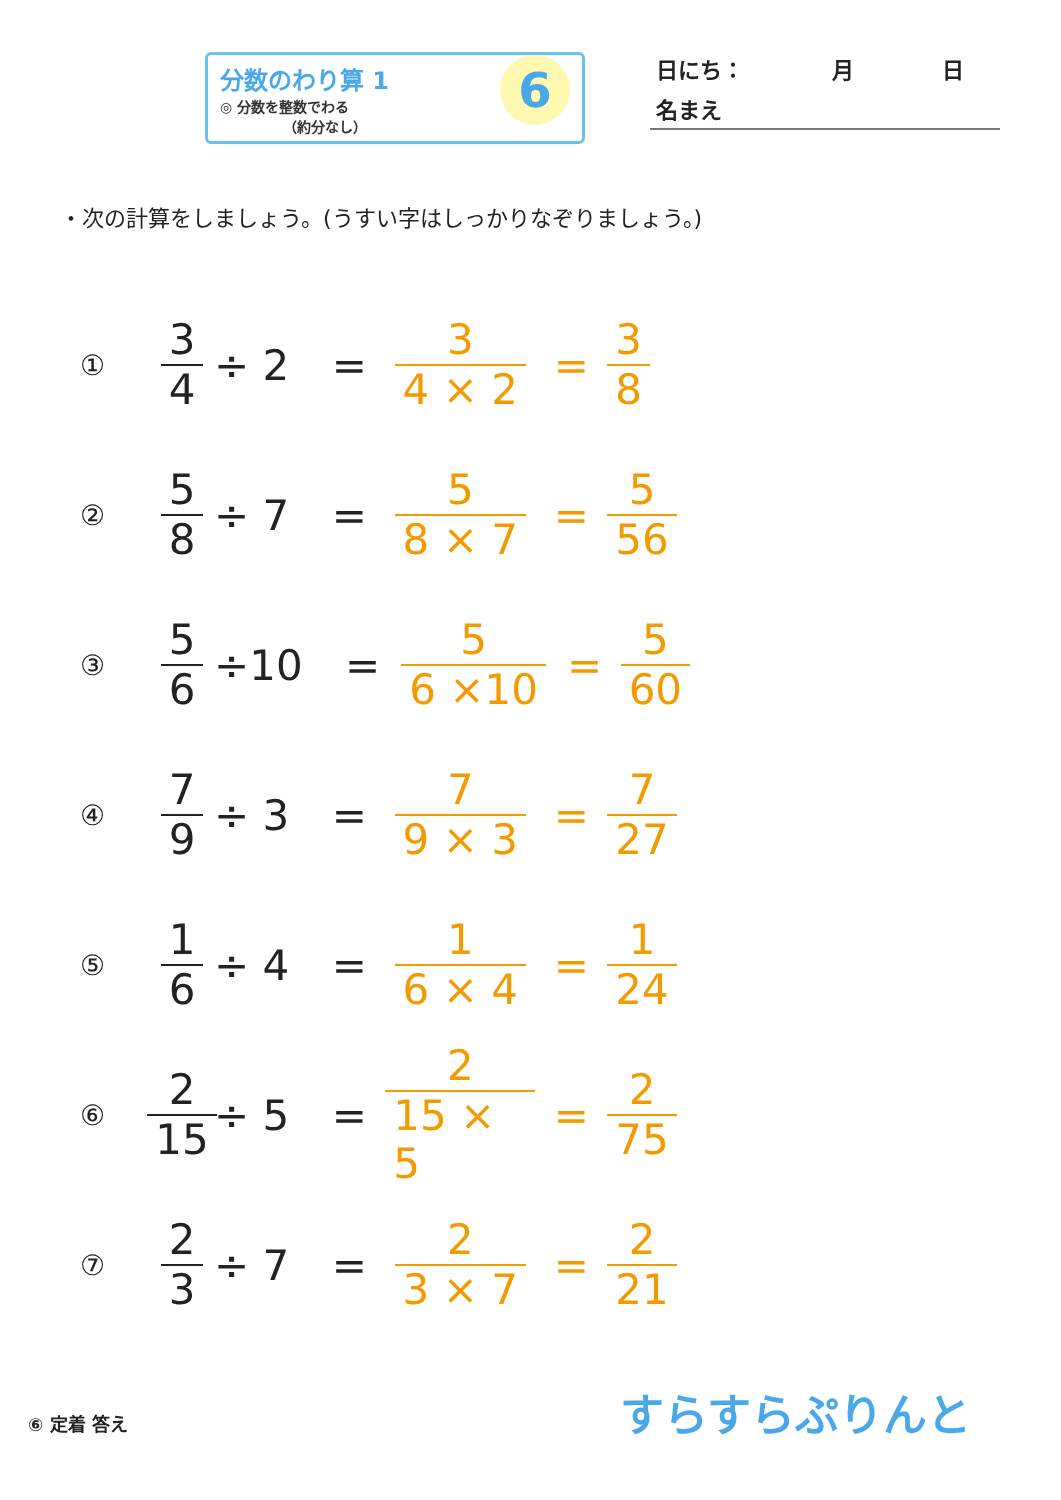分数のわり算 1
◎ 分数を整数でわる
　　　　　（約分なし）
6
日にち：　　　　月　　　　日
名まえ
・次の計算をしましょう。(うすい字はしっかりなぞりましょう。)
① 3 4 ÷ 2 = 3 4 × 2 = 3 8
② 5 8 ÷ 7 = 5 8 × 7 = 5 56
③ 5 6 ÷10 = 5 6 ×10 = 5 60
④ 7 9 ÷ 3 = 7 9 × 3 = 7 27
⑤ 1 6 ÷ 4 = 1 6 × 4 = 1 24
⑥ 2 15 ÷ 5 = 2 15 × 5 = 2 75
⑦ 2 3 ÷ 7 = 2 3 × 7 = 2 21
⑥ 定着 答え すらすらぷりんと